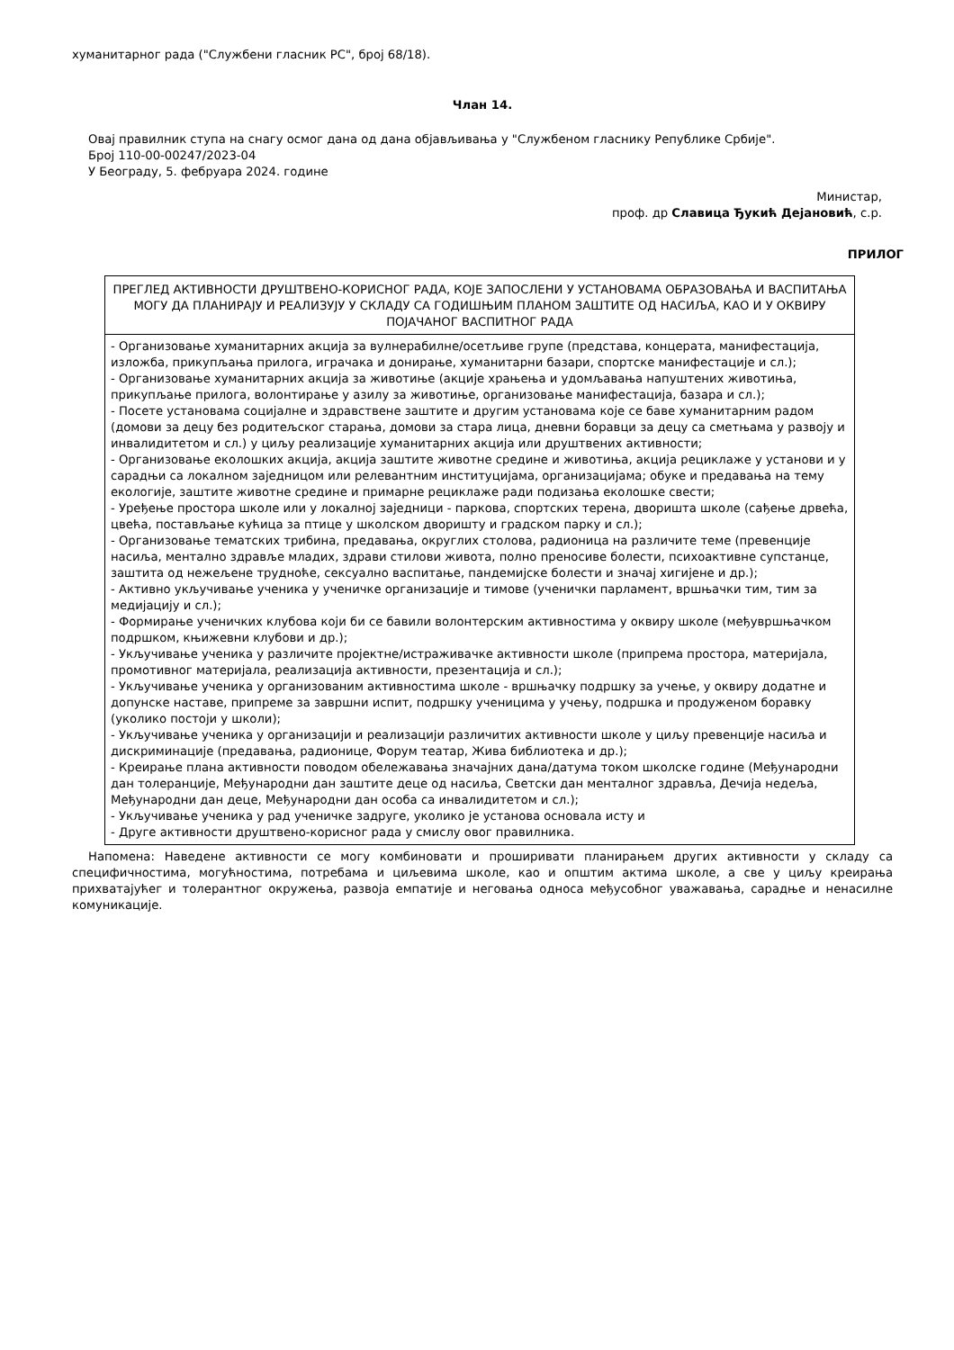хуманитарног рада ("Службени гласник РС", број 68/18).
Члан 14.
Овај правилник ступа на снагу осмог дана од дана објављивања у "Службеном гласнику Републике Србије".
Број 110-00-00247/2023-04
У Београду, 5. фебруара 2024. године
Министар,
проф. др Славица Ђукић Дејановић, с.р.
ПРИЛОГ
| ПРЕГЛЕД АКТИВНОСТИ ДРУШТВЕНО-КОРИСНОГ РАДА, КОЈЕ ЗАПОСЛЕНИ У УСТАНОВАМА ОБРАЗОВАЊА И ВАСПИТАЊА МОГУ ДА ПЛАНИРАЈУ И РЕАЛИЗУЈУ У СКЛАДУ СА ГОДИШЊИМ ПЛАНОМ ЗАШТИТЕ ОД НАСИЉА, КАО И У ОКВИРУ ПОЈАЧАНОГ ВАСПИТНОГ РАДА |
| - Организовање хуманитарних акција за вулнерабилне/осетљиве групе (представа, концерата, манифестација, изложба, прикупљања прилога, играчака и донирање, хуманитарни базари, спортске манифестације и сл.); - Организовање хуманитарних акција за животиње (акције храњења и удомљавања напуштених животиња, прикупљање прилога, волонтирање у азилу за животиње, организовање манифестација, базара и сл.); - Посете установама социјалне и здравствене заштите и другим установама које се баве хуманитарним радом (домови за децу без родитељског старања, домови за стара лица, дневни боравци за децу са сметњама у развоју и инвалидитетом и сл.) у циљу реализације хуманитарних акција или друштвених активности; - Организовање еколошких акција, акција заштите животне средине и животиња, акција рециклаже у установи и у сарадњи са локалном заједницом или релевантним институцијама, организацијама; обуке и предавања на тему екологије, заштите животне средине и примарне рециклаже ради подизања еколошке свести; - Уређење простора школе или у локалној заједници - паркова, спортских терена, дворишта школе (сађење дрвећа, цвећа, постављање кућица за птице у школском дворишту и градском парку и сл.); - Организовање тематских трибина, предавања, округлих столова, радионица на различите теме (превенције насиља, ментално здравље младих, здрави стилови живота, полно преносиве болести, психоактивне супстанце, заштита од нежељене трудноће, сексуално васпитање, пандемијске болести и значај хигијене и др.); - Активно укључивање ученика у ученичке организације и тимове (ученички парламент, вршњачки тим, тим за медијацију и сл.); - Формирање ученичких клубова који би се бавили волонтерским активностима у оквиру школе (међувршњачком подршком, књижевни клубови и др.); - Укључивање ученика у различите пројектне/истраживачке активности школе (припрема простора, материјала, промотивног материјала, реализација активности, презентација и сл.); - Укључивање ученика у организованим активностима школе - вршњачку подршку за учење, у оквиру додатне и допунске наставе, припреме за завршни испит, подршку ученицима у учењу, подршка и продуженом боравку (уколико постоји у школи); - Укључивање ученика у организацији и реализацији различитих активности школе у циљу превенције насиља и дискриминације (предавања, радионице, Форум театар, Жива библиотека и др.); - Креирање плана активности поводом обележавања значајних дана/датума током школске године (Међународни дан толеранције, Међународни дан заштите деце од насиља, Светски дан менталног здравља, Дечија недеља, Међународни дан деце, Међународни дан особа са инвалидитетом и сл.); - Укључивање ученика у рад ученичке задруге, уколико је установа основала исту и - Друге активности друштвено-корисног рада у смислу овог правилника. |
Напомена: Наведене активности се могу комбиновати и проширивати планирањем других активности у складу са специфичностима, могућностима, потребама и циљевима школе, као и општим актима школе, а све у циљу креирања прихватајућег и толерантног окружења, развоја емпатије и неговања односа међусобног уважавања, сарадње и ненасилне комуникације.